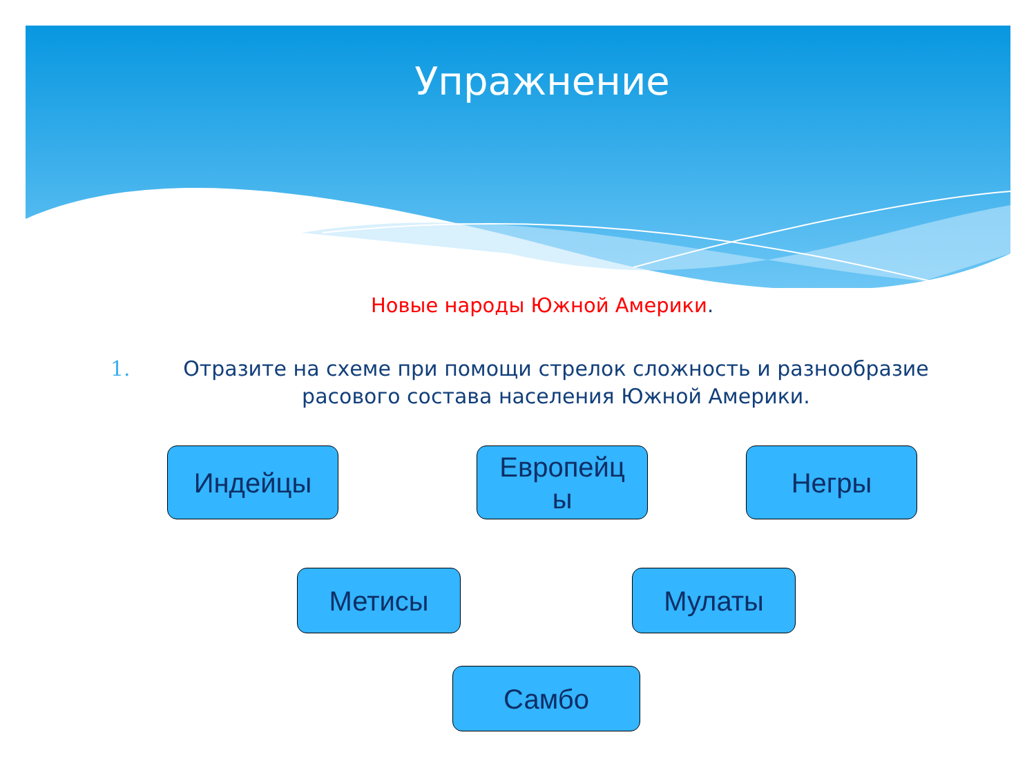Упражнение
Новые народы Южной Америки.
1. Отразите на схеме при помощи стрелок сложность и разнообразие расового состава населения Южной Америки.
Индейцы
Европейц
ы
Негры
Метисы Мулаты
Самбо